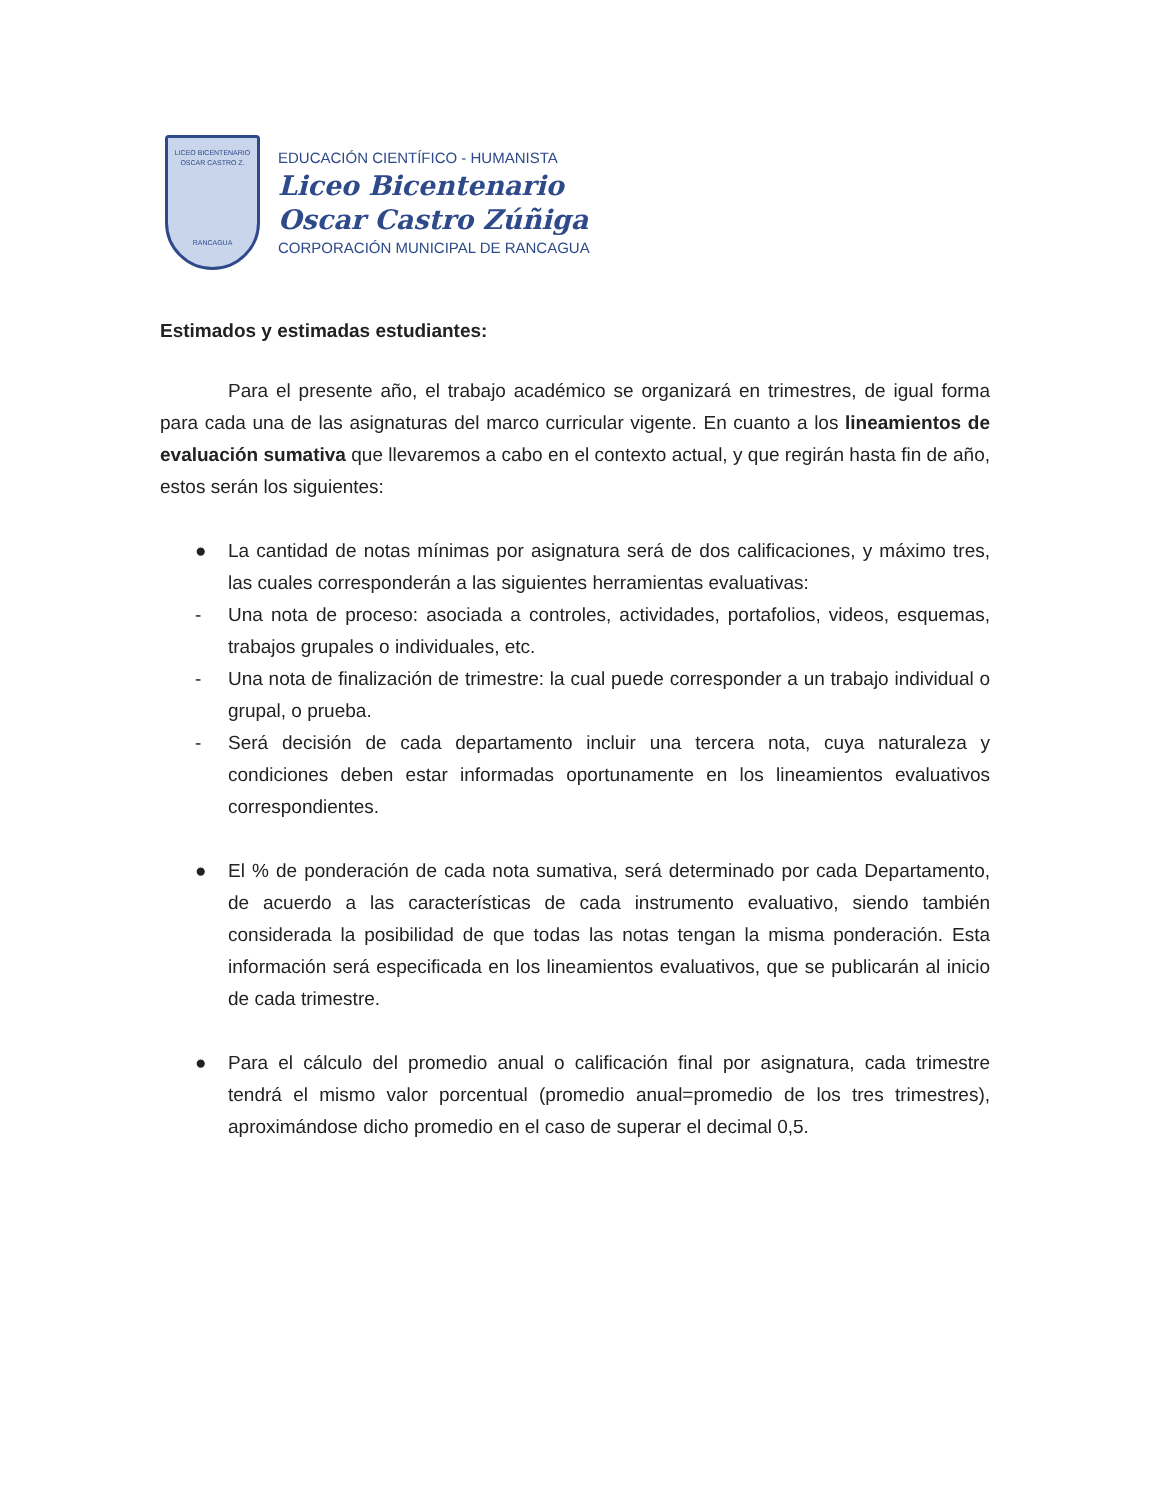LICEO BICENTENARIO
OSCAR CASTRO Z.
RANCAGUA
EDUCACIÓN CIENTÍFICO - HUMANISTA
Liceo Bicentenario
Oscar Castro Zúñiga
CORPORACIÓN MUNICIPAL DE RANCAGUA
Estimados y estimadas estudiantes:
Para el presente año, el trabajo académico se organizará en trimestres, de igual forma para cada una de las asignaturas del marco curricular vigente. En cuanto a los lineamientos de evaluación sumativa que llevaremos a cabo en el contexto actual, y que regirán hasta fin de año, estos serán los siguientes:
● La cantidad de notas mínimas por asignatura será de dos calificaciones, y máximo tres, las cuales corresponderán a las siguientes herramientas evaluativas:
- Una nota de proceso: asociada a controles, actividades, portafolios, videos, esquemas, trabajos grupales o individuales, etc.
- Una nota de finalización de trimestre: la cual puede corresponder a un trabajo individual o grupal, o prueba.
- Será decisión de cada departamento incluir una tercera nota, cuya naturaleza y condiciones deben estar informadas oportunamente en los lineamientos evaluativos correspondientes.
● El % de ponderación de cada nota sumativa, será determinado por cada Departamento, de acuerdo a las características de cada instrumento evaluativo, siendo también considerada la posibilidad de que todas las notas tengan la misma ponderación. Esta información será especificada en los lineamientos evaluativos, que se publicarán al inicio de cada trimestre.
● Para el cálculo del promedio anual o calificación final por asignatura, cada trimestre tendrá el mismo valor porcentual (promedio anual=promedio de los tres trimestres), aproximándose dicho promedio en el caso de superar el decimal 0,5.